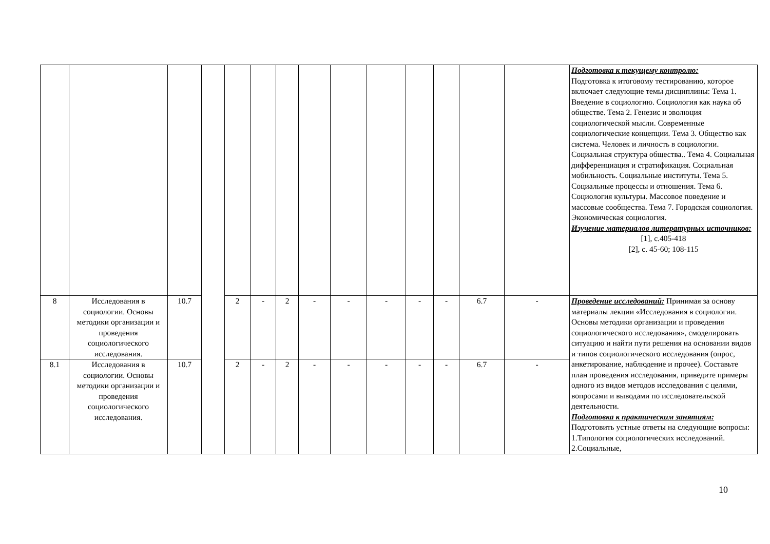| | | | | | | | | | | | | | | Подготовка к текущему контролю: Подготовка к итоговому тестированию, которое включает следующие темы дисциплины: Тема 1. Введение в социологию. Социология как наука об обществе. Тема 2. Генезис и эволюция социологической мысли. Современные социологические концепции. Тема 3. Общество как система. Человек и личность в социологии. Социальная структура общества.. Тема 4. Социальная дифференциация и стратификация. Социальная мобильность. Социальные институты. Тема 5. Социальные процессы и отношения. Тема 6. Социология культуры. Массовое поведение и массовые сообщества. Тема 7. Городская социология. Экономическая социология. Изучение материалов литературных источников: [1], с.405-418 [2], с. 45-60; 108-115 |
| 8 | Исследования в социологии. Основы методики организации и проведения социологического исследования. | 10.7 | | 2 | - | 2 | - | - | - | - | - | 6.7 | - | Проведение исследований: Принимая за основу материалы лекции «Исследования в социологии. Основы методики организации и проведения социологического исследования», смоделировать ситуацию и найти пути решения на основании видов и типов социологического исследования (опрос, анкетирование, наблюдение и прочее). Составьте план проведения исследования, приведите примеры одного из видов методов исследования с целями, вопросами и выводами по исследовательской деятельности. Подготовка к практическим занятиям: Подготовить устные ответы на следующие вопросы: 1.Типология социологических исследований. 2.Социальные, |
| 8.1 | Исследования в социологии. Основы методики организации и проведения социологического исследования. | 10.7 | | 2 | - | 2 | - | - | - | - | - | 6.7 | - | |
10